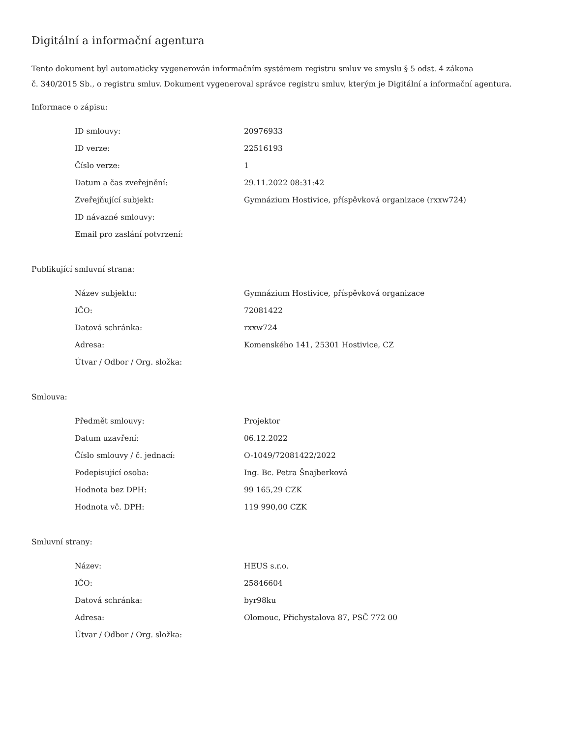Digitální a informační agentura
Tento dokument byl automaticky vygenerován informačním systémem registru smluv ve smyslu § 5 odst. 4 zákona
č. 340/2015 Sb., o registru smluv. Dokument vygeneroval správce registru smluv, kterým je Digitální a informační agentura.
Informace o zápisu:
| ID smlouvy: | 20976933 |
| ID verze: | 22516193 |
| Číslo verze: | 1 |
| Datum a čas zveřejnění: | 29.11.2022 08:31:42 |
| Zveřejňující subjekt: | Gymnázium Hostivice, příspěvková organizace (rxxw724) |
| ID návazné smlouvy: | |
| Email pro zaslání potvrzení: | |
Publikující smluvní strana:
| Název subjektu: | Gymnázium Hostivice, příspěvková organizace |
| IČO: | 72081422 |
| Datová schránka: | rxxw724 |
| Adresa: | Komenského 141, 25301 Hostivice, CZ |
| Útvar / Odbor / Org. složka: | |
Smlouva:
| Předmět smlouvy: | Projektor |
| Datum uzavření: | 06.12.2022 |
| Číslo smlouvy / č. jednací: | O-1049/72081422/2022 |
| Podepisující osoba: | Ing. Bc. Petra Šnajberková |
| Hodnota bez DPH: | 99 165,29 CZK |
| Hodnota vč. DPH: | 119 990,00 CZK |
Smluvní strany:
| Název: | HEUS s.r.o. |
| IČO: | 25846604 |
| Datová schránka: | byr98ku |
| Adresa: | Olomouc, Přichystalova 87, PSČ 772 00 |
| Útvar / Odbor / Org. složka: | |